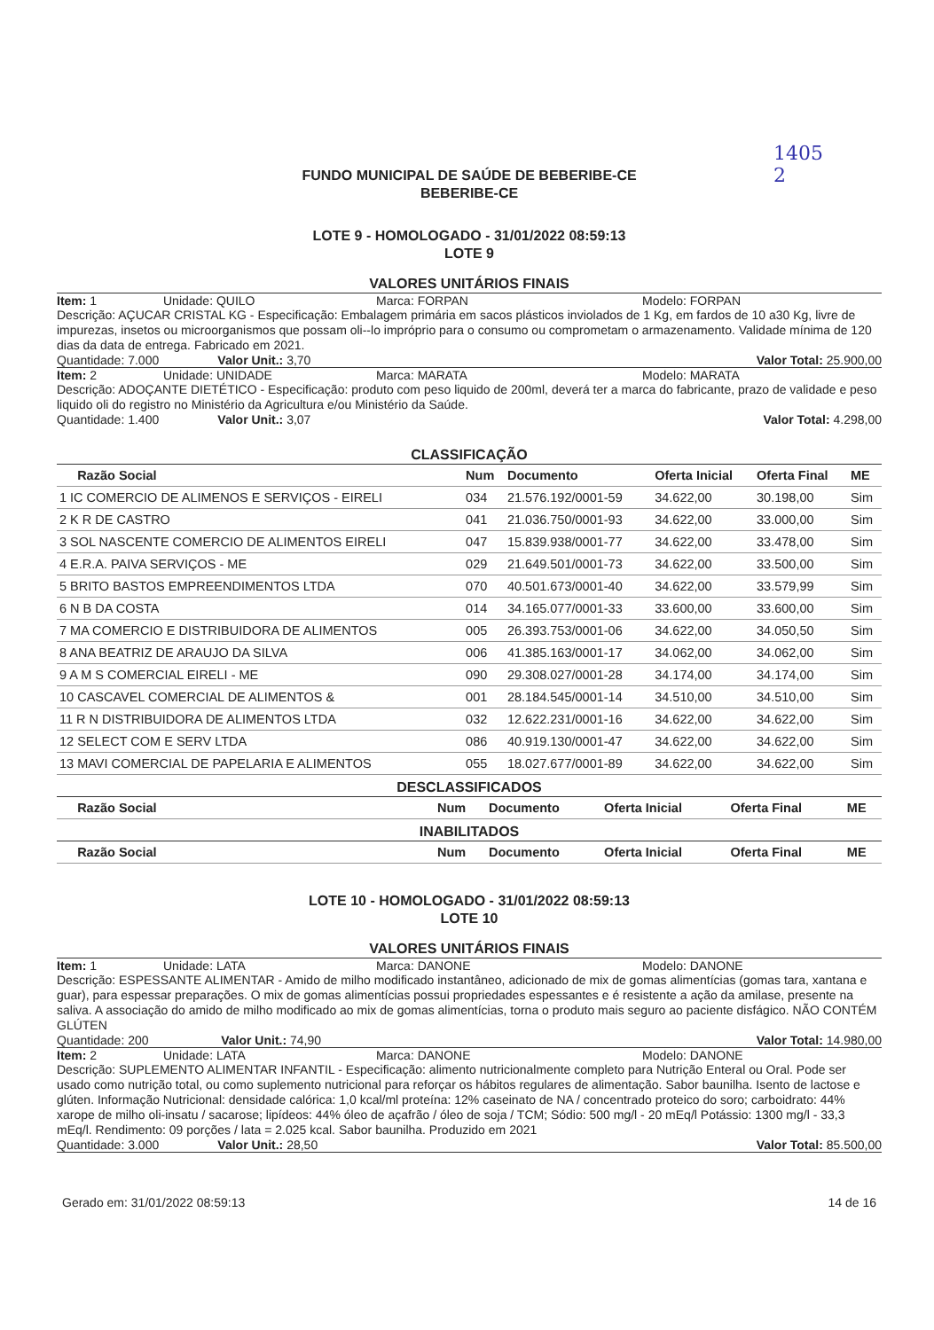1405
2
FUNDO MUNICIPAL DE SAÚDE DE BEBERIBE-CE
BEBERIBE-CE
LOTE 9 - HOMOLOGADO - 31/01/2022 08:59:13
LOTE 9
VALORES UNITÁRIOS FINAIS
Item: 1 Unidade: QUILO Marca: FORPAN Modelo: FORPAN
Descrição: AÇUCAR CRISTAL KG - Especificação: Embalagem primária em sacos plásticos inviolados de 1 Kg, em fardos de 10 a30 Kg, livre de impurezas, insetos ou microorganismos que possam oli--lo impróprio para o consumo ou comprometam o armazenamento. Validade mínima de 120 dias da data de entrega. Fabricado em 2021.
Quantidade: 7.000 Valor Unit.: 3,70 Valor Total: 25.900,00
Item: 2 Unidade: UNIDADE Marca: MARATA Modelo: MARATA
Descrição: ADOÇANTE DIETÉTICO - Especificação: produto com peso liquido de 200ml, deverá ter a marca do fabricante, prazo de validade e peso liquido oli do registro no Ministério da Agricultura e/ou Ministério da Saúde.
Quantidade: 1.400 Valor Unit.: 3,07 Valor Total: 4.298,00
CLASSIFICAÇÃO
| Razão Social | Num | Documento | Oferta Inicial | Oferta Final | ME |
| --- | --- | --- | --- | --- | --- |
| 1 IC COMERCIO DE ALIMENOS E SERVIÇOS - EIRELI | 034 | 21.576.192/0001-59 | 34.622,00 | 30.198,00 | Sim |
| 2 K R DE CASTRO | 041 | 21.036.750/0001-93 | 34.622,00 | 33.000,00 | Sim |
| 3 SOL NASCENTE COMERCIO DE ALIMENTOS EIRELI | 047 | 15.839.938/0001-77 | 34.622,00 | 33.478,00 | Sim |
| 4 E.R.A. PAIVA SERVIÇOS - ME | 029 | 21.649.501/0001-73 | 34.622,00 | 33.500,00 | Sim |
| 5 BRITO BASTOS EMPREENDIMENTOS LTDA | 070 | 40.501.673/0001-40 | 34.622,00 | 33.579,99 | Sim |
| 6 N B DA COSTA | 014 | 34.165.077/0001-33 | 33.600,00 | 33.600,00 | Sim |
| 7 MA COMERCIO E DISTRIBUIDORA DE ALIMENTOS | 005 | 26.393.753/0001-06 | 34.622,00 | 34.050,50 | Sim |
| 8 ANA BEATRIZ DE ARAUJO DA SILVA | 006 | 41.385.163/0001-17 | 34.062,00 | 34.062,00 | Sim |
| 9 A M S COMERCIAL EIRELI - ME | 090 | 29.308.027/0001-28 | 34.174,00 | 34.174,00 | Sim |
| 10 CASCAVEL COMERCIAL DE ALIMENTOS & | 001 | 28.184.545/0001-14 | 34.510,00 | 34.510,00 | Sim |
| 11 R N DISTRIBUIDORA DE ALIMENTOS LTDA | 032 | 12.622.231/0001-16 | 34.622,00 | 34.622,00 | Sim |
| 12 SELECT COM E SERV LTDA | 086 | 40.919.130/0001-47 | 34.622,00 | 34.622,00 | Sim |
| 13 MAVI COMERCIAL DE PAPELARIA E ALIMENTOS | 055 | 18.027.677/0001-89 | 34.622,00 | 34.622,00 | Sim |
DESCLASSIFICADOS
| Razão Social | Num | Documento | Oferta Inicial | Oferta Final | ME |
| --- | --- | --- | --- | --- | --- |
INABILITADOS
| Razão Social | Num | Documento | Oferta Inicial | Oferta Final | ME |
| --- | --- | --- | --- | --- | --- |
LOTE 10 - HOMOLOGADO - 31/01/2022 08:59:13
LOTE 10
VALORES UNITÁRIOS FINAIS
Item: 1 Unidade: LATA Marca: DANONE Modelo: DANONE
Descrição: ESPESSANTE ALIMENTAR - Amido de milho modificado instantâneo, adicionado de mix de gomas alimentícias (gomas tara, xantana e guar), para espessar preparações. O mix de gomas alimentícias possui propriedades espessantes e é resistente a ação da amilase, presente na saliva. A associação do amido de milho modificado ao mix de gomas alimentícias, torna o produto mais seguro ao paciente disfágico. NÃO CONTÉM GLÚTEN
Quantidade: 200 Valor Unit.: 74,90 Valor Total: 14.980,00
Item: 2 Unidade: LATA Marca: DANONE Modelo: DANONE
Descrição: SUPLEMENTO ALIMENTAR INFANTIL - Especificação: alimento nutricionalmente completo para Nutrição Enteral ou Oral. Pode ser usado como nutrição total, ou como suplemento nutricional para reforçar os hábitos regulares de alimentação. Sabor baunilha. Isento de lactose e glúten. Informação Nutricional: densidade calórica: 1,0 kcal/ml proteína: 12% caseinato de NA / concentrado proteico do soro; carboidrato: 44% xarope de milho oli-insatu / sacarose; lipídeos: 44% óleo de açafrão / óleo de soja / TCM; Sódio: 500 mg/l - 20 mEq/l Potássio: 1300 mg/l - 33,3 mEq/l. Rendimento: 09 porções / lata = 2.025 kcal. Sabor baunilha. Produzido em 2021
Quantidade: 3.000 Valor Unit.: 28,50 Valor Total: 85.500,00
Gerado em: 31/01/2022 08:59:13 14 de 16